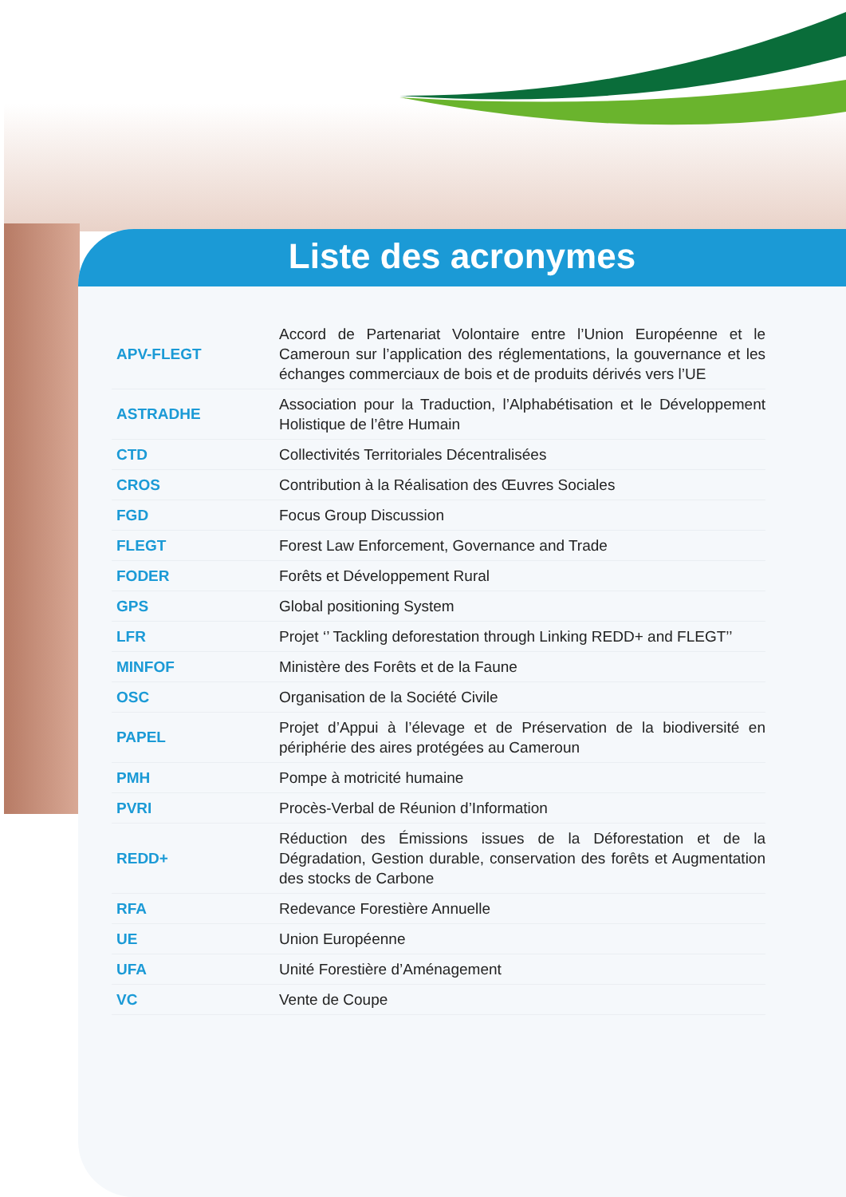Liste des acronymes
| APV-FLEGT | Accord de Partenariat Volontaire entre l’Union Européenne et le Cameroun sur l’application des réglementations, la gouvernance et les échanges commerciaux de bois et de produits dérivés vers l’UE |
| ASTRADHE | Association pour la Traduction, l’Alphabétisation et le Développement Holistique de l’être Humain |
| CTD | Collectivités Territoriales Décentralisées |
| CROS | Contribution à la Réalisation des Œuvres Sociales |
| FGD | Focus Group Discussion |
| FLEGT | Forest Law Enforcement, Governance and Trade |
| FODER | Forêts et Développement Rural |
| GPS | Global positioning System |
| LFR | Projet ‘’ Tackling deforestation through Linking REDD+ and FLEGT’’ |
| MINFOF | Ministère des Forêts et de la Faune |
| OSC | Organisation de la Société Civile |
| PAPEL | Projet d’Appui à l’élevage et de Préservation de la biodiversité en périphérie des aires protégées au Cameroun |
| PMH | Pompe à motricité humaine |
| PVRI | Procès-Verbal de Réunion d’Information |
| REDD+ | Réduction des Émissions issues de la Déforestation et de la Dégradation, Gestion durable, conservation des forêts et Augmentation des stocks de Carbone |
| RFA | Redevance Forestière Annuelle |
| UE | Union Européenne |
| UFA | Unité Forestière d’Aménagement |
| VC | Vente de Coupe |